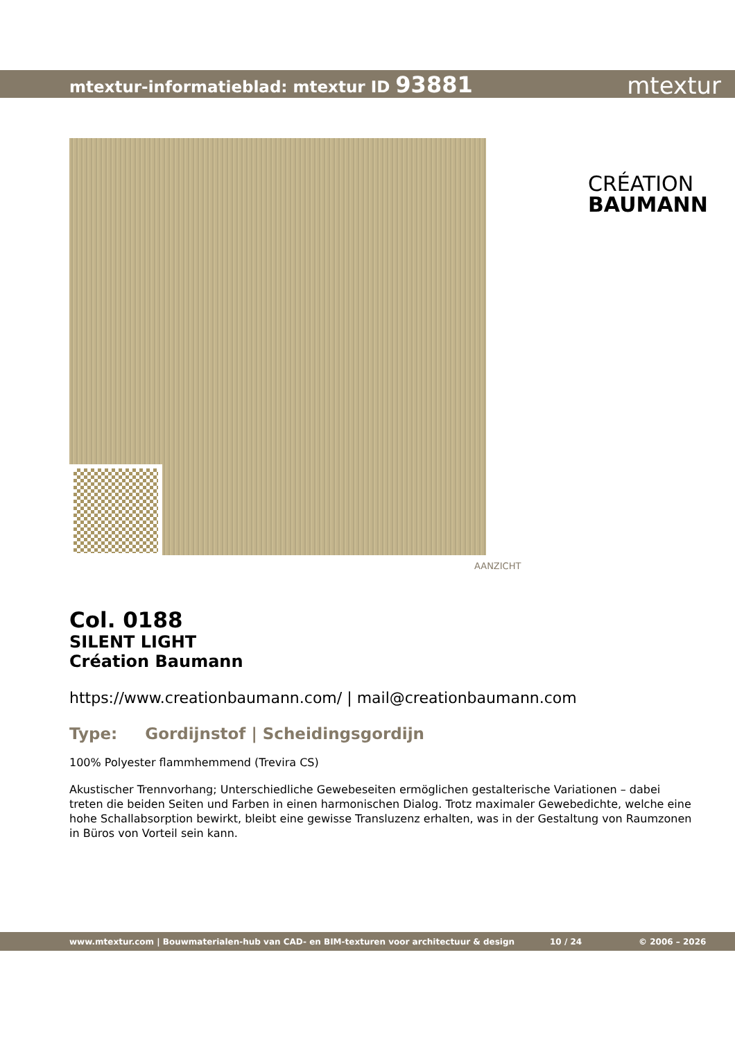mtextur-informatieblad: mtextur ID 93881
mtextur
CRÉATION
BAUMANN
AANZICHT
Col. 0188
SILENT LIGHT
Création Baumann
https://www.creationbaumann.com/ | mail@creationbaumann.com
Type: Gordijnstof | Scheidingsgordijn
100% Polyester flammhemmend (Trevira CS)
Akustischer Trennvorhang; Unterschiedliche Gewebeseiten ermöglichen gestalterische Variationen – dabei treten die beiden Seiten und Farben in einen harmonischen Dialog. Trotz maximaler Gewebedichte, welche eine hohe Schallabsorption bewirkt, bleibt eine gewisse Transluzenz erhalten, was in der Gestaltung von Raumzonen in Büros von Vorteil sein kann.
www.mtextur.com | Bouwmaterialen-hub van CAD- en BIM-texturen voor architectuur & design 10 / 24 © 2006 – 2026